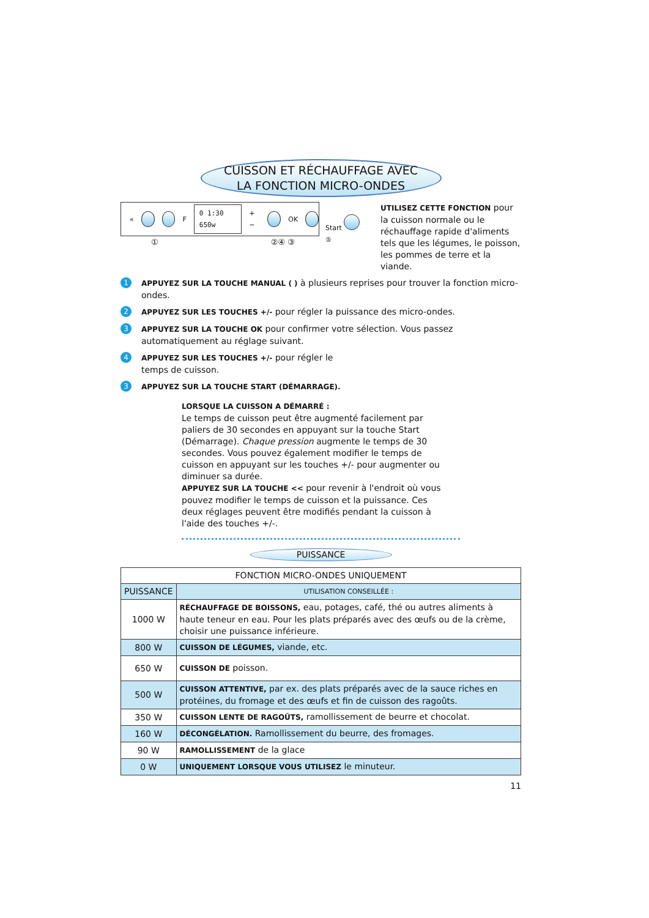CUISSON ET RÉCHAUFFAGE AVEC
LA FONCTION MICRO-ONDES
« F 0 1:30 650w + − OK
① ②④ ③
Start
⑤
UTILISEZ CETTE FONCTION pour la cuisson normale ou le réchauffage rapide d'aliments tels que les légumes, le poisson, les pommes de terre et la viande.
1
APPUYEZ SUR LA TOUCHE MANUAL ( ) à plusieurs reprises pour trouver la fonction micro-ondes.
2
APPUYEZ SUR LES TOUCHES +/- pour régler la puissance des micro-ondes.
3
APPUYEZ SUR LA TOUCHE OK pour confirmer votre sélection. Vous passez automatiquement au réglage suivant.
4
APPUYEZ SUR LES TOUCHES +/- pour régler le
temps de cuisson.
3
APPUYEZ SUR LA TOUCHE START (DÉMARRAGE).
LORSQUE LA CUISSON A DÉMARRÉ :
Le temps de cuisson peut être augmenté facilement par paliers de 30 secondes en appuyant sur la touche Start (Démarrage). Chaque pression augmente le temps de 30 secondes. Vous pouvez également modifier le temps de cuisson en appuyant sur les touches +/- pour augmenter ou diminuer sa durée.
APPUYEZ SUR LA TOUCHE << pour revenir à l'endroit où vous pouvez modifier le temps de cuisson et la puissance. Ces deux réglages peuvent être modifiés pendant la cuisson à l'aide des touches +/-.
PUISSANCE
| FONCTION MICRO-ONDES UNIQUEMENT | |
| --- | --- |
| PUISSANCE | UTILISATION CONSEILLÉE : |
| 1000 W | RÉCHAUFFAGE DE BOISSONS, eau, potages, café, thé ou autres aliments à haute teneur en eau. Pour les plats préparés avec des œufs ou de la crème, choisir une puissance inférieure. |
| 800 W | CUISSON DE LÉGUMES, viande, etc. |
| 650 W | CUISSON DE poisson. |
| 500 W | CUISSON ATTENTIVE, par ex. des plats préparés avec de la sauce riches en protéines, du fromage et des œufs et fin de cuisson des ragoûts. |
| 350 W | CUISSON LENTE DE RAGOÛTS, ramollissement de beurre et chocolat. |
| 160 W | DÉCONGÉLATION. Ramollissement du beurre, des fromages. |
| 90 W | RAMOLLISSEMENT de la glace |
| 0 W | UNIQUEMENT LORSQUE VOUS UTILISEZ le minuteur. |
11